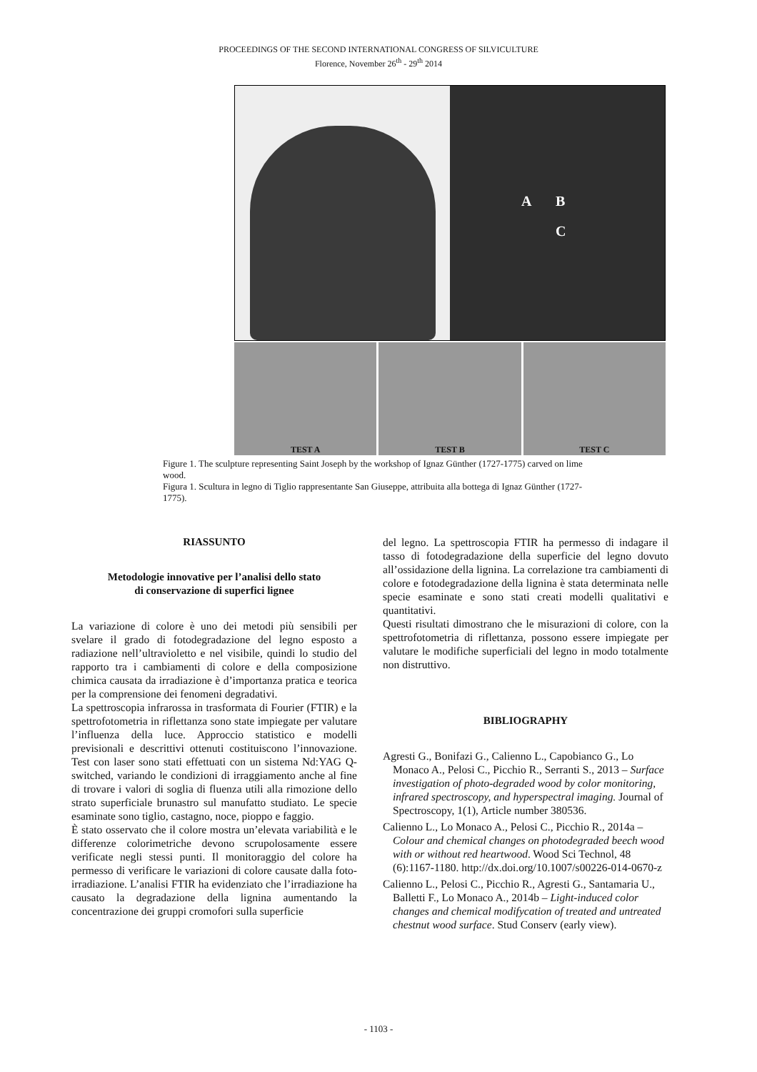PROCEEDINGS OF THE SECOND INTERNATIONAL CONGRESS OF SILVICULTURE
Florence, November 26<sup>th</sup> - 29<sup>th</sup> 2014
A B
C
TEST A TEST B TEST C
Figure 1. The sculpture representing Saint Joseph by the workshop of Ignaz Günther (1727-1775) carved on lime wood.
Figura 1. Scultura in legno di Tiglio rappresentante San Giuseppe, attribuita alla bottega di Ignaz Günther (1727-1775).
RIASSUNTO
Metodologie innovative per l’analisi dello stato
di conservazione di superfici lignee
La variazione di colore è uno dei metodi più sensibili per svelare il grado di fotodegradazione del legno esposto a radiazione nell’ultravioletto e nel visibile, quindi lo studio del rapporto tra i cambiamenti di colore e della composizione chimica causata da irradiazione è d’importanza pratica e teorica per la comprensione dei fenomeni degradativi.
La spettroscopia infrarossa in trasformata di Fourier (FTIR) e la spettrofotometria in riflettanza sono state impiegate per valutare l’influenza della luce. Approccio statistico e modelli previsionali e descrittivi ottenuti costituiscono l’innovazione. Test con laser sono stati effettuati con un sistema Nd:YAG Q-switched, variando le condizioni di irraggiamento anche al fine di trovare i valori di soglia di fluenza utili alla rimozione dello strato superficiale brunastro sul manufatto studiato. Le specie esaminate sono tiglio, castagno, noce, pioppo e faggio.
È stato osservato che il colore mostra un’elevata variabilità e le differenze colorimetriche devono scrupolosamente essere verificate negli stessi punti. Il monitoraggio del colore ha permesso di verificare le variazioni di colore causate dalla foto-irradiazione. L’analisi FTIR ha evidenziato che l’irradiazione ha causato la degradazione della lignina aumentando la concentrazione dei gruppi cromofori sulla superficie
del legno. La spettroscopia FTIR ha permesso di indagare il tasso di fotodegradazione della superficie del legno dovuto all’ossidazione della lignina. La correlazione tra cambiamenti di colore e fotodegradazione della lignina è stata determinata nelle specie esaminate e sono stati creati modelli qualitativi e quantitativi.
Questi risultati dimostrano che le misurazioni di colore, con la spettrofotometria di riflettanza, possono essere impiegate per valutare le modifiche superficiali del legno in modo totalmente non distruttivo.
BIBLIOGRAPHY
Agresti G., Bonifazi G., Calienno L., Capobianco G., Lo Monaco A., Pelosi C., Picchio R., Serranti S., 2013 – Surface investigation of photo-degraded wood by color monitoring, infrared spectroscopy, and hyperspectral imaging. Journal of Spectroscopy, 1(1), Article number 380536.
Calienno L., Lo Monaco A., Pelosi C., Picchio R., 2014a – Colour and chemical changes on photodegraded beech wood with or without red heartwood. Wood Sci Technol, 48 (6):1167-1180. http://dx.doi.org/10.1007/s00226-014-0670-z
Calienno L., Pelosi C., Picchio R., Agresti G., Santamaria U., Balletti F., Lo Monaco A., 2014b – Light-induced color changes and chemical modifycation of treated and untreated chestnut wood surface. Stud Conserv (early view).
- 1103 -